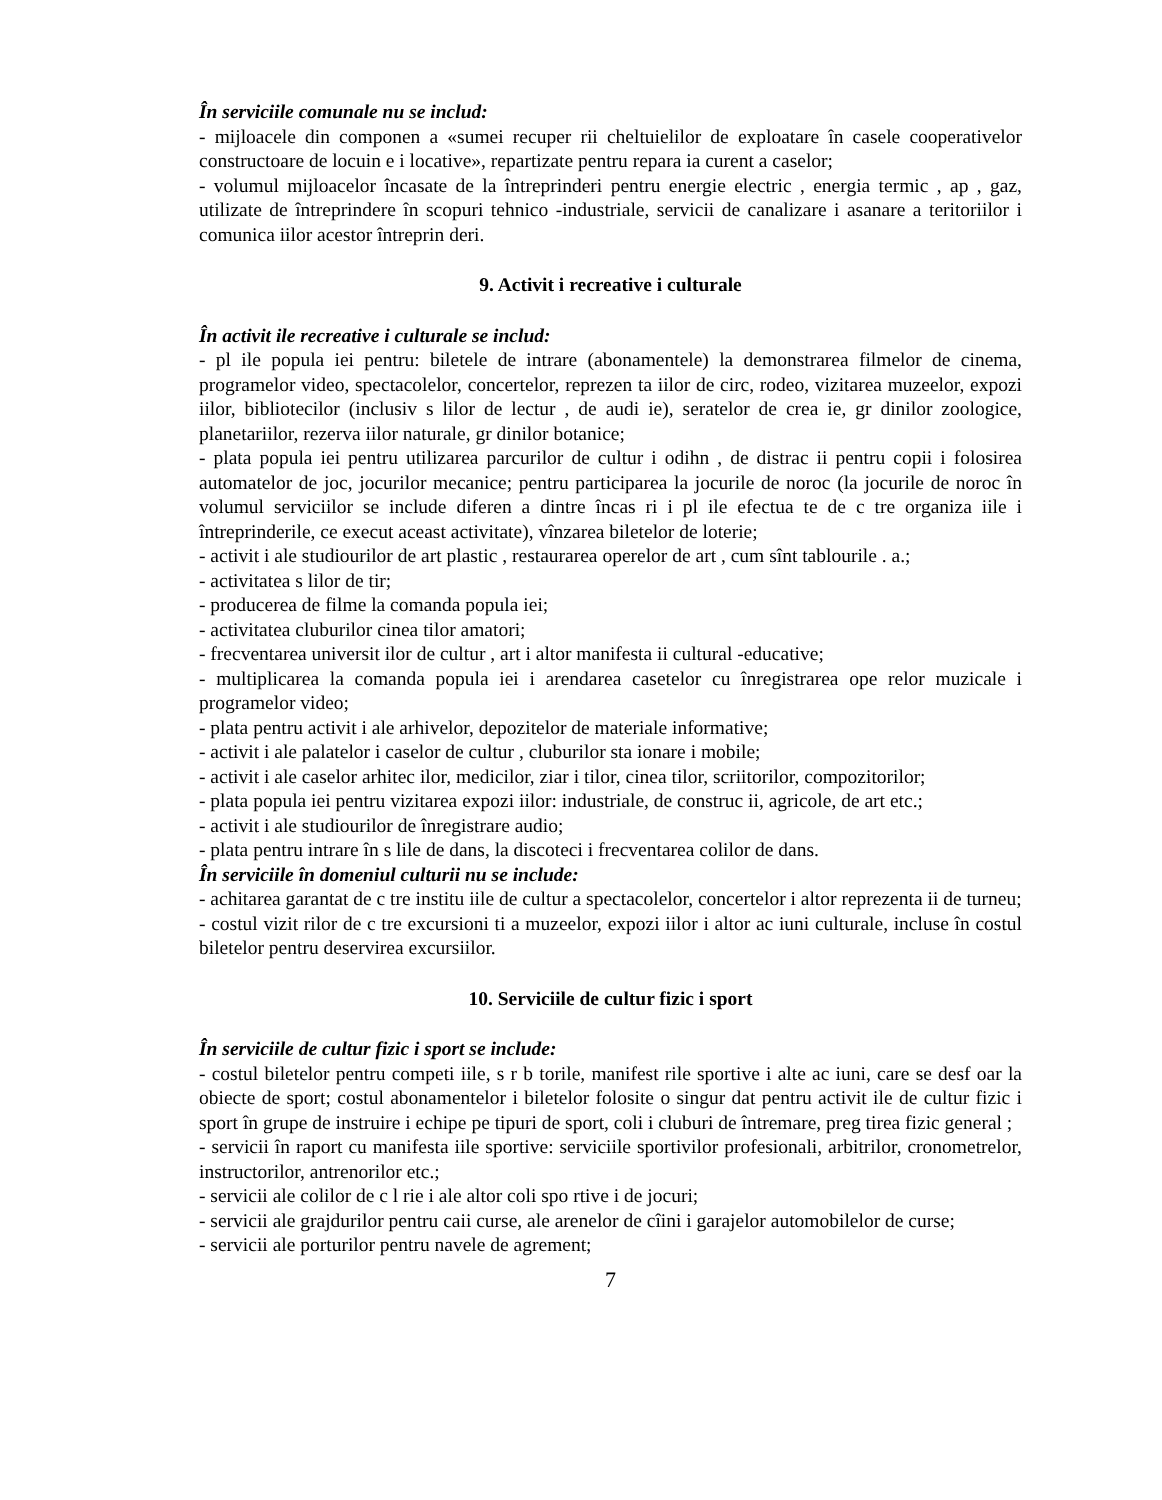În serviciile comunale nu se includ:
- mijloacele din componen a «sumei recuper rii cheltuielilor de exploatare în casele cooperativelor constructoare de locuin e i locative», repartizate pentru repara ia curent a caselor;
- volumul mijloacelor încasate de la întreprinderi pentru energie electric , energia termic , ap , gaz, utilizate de întreprindere în scopuri tehnico -industriale, servicii de canalizare i asanare a teritoriilor i comunica iilor acestor întreprin deri.
9. Activit i recreative i culturale
În activit ile recreative i culturale se includ:
- pl ile popula iei pentru: biletele de intrare (abonamentele) la demonstrarea filmelor de cinema, programelor video, spectacolelor, concertelor, reprezen ta iilor de circ, rodeo, vizitarea muzeelor, expozi iilor, bibliotecilor (inclusiv s lilor de lectur , de audi ie), seratelor de crea ie, gr dinilor zoologice, planetariilor, rezerva iilor naturale, gr dinilor botanice;
- plata popula iei pentru utilizarea parcurilor de cultur i odihn , de distrac ii pentru copii i folosirea automatelor de joc, jocurilor mecanice; pentru participarea la jocurile de noroc (la jocurile de noroc în volumul serviciilor se include diferen a dintre încas ri i pl ile efectua te de c tre organiza iile i întreprinderile, ce execut aceast activitate), vînzarea biletelor de loterie;
- activit i ale studiourilor de art plastic , restaurarea operelor de art , cum sînt tablourile . a.;
- activitatea s lilor de tir;
- producerea de filme la comanda popula iei;
- activitatea cluburilor cinea tilor amatori;
- frecventarea universit ilor de cultur , art i altor manifesta ii cultural -educative;
- multiplicarea la comanda popula iei i arendarea casetelor cu înregistrarea ope relor muzicale i programelor video;
- plata pentru activit i ale arhivelor, depozitelor de materiale informative;
- activit i ale palatelor i caselor de cultur , cluburilor sta ionare i mobile;
- activit i ale caselor arhitec ilor, medicilor, ziar i tilor, cinea tilor, scriitorilor, compozitorilor;
- plata popula iei pentru vizitarea expozi iilor: industriale, de construc ii, agricole, de art etc.;
- activit i ale studiourilor de înregistrare audio;
- plata pentru intrare în s lile de dans, la discoteci i frecventarea colilor de dans.
În serviciile în domeniul culturii nu se include:
- achitarea garantat de c tre institu iile de cultur a spectacolelor, concertelor i altor reprezenta ii de turneu;
- costul vizit rilor de c tre excursioni ti a muzeelor, expozi iilor i altor ac iuni culturale, incluse în costul biletelor pentru deservirea excursiilor.
10. Serviciile de cultur fizic i sport
În serviciile de cultur fizic i sport se include:
- costul biletelor pentru competi iile, s r b torile, manifest rile sportive i alte ac iuni, care se desf oar la obiecte de sport; costul abonamentelor i biletelor folosite o singur dat pentru activit ile de cultur fizic i sport în grupe de instruire i echipe pe tipuri de sport, coli i cluburi de întremare, preg tirea fizic general ;
- servicii în raport cu manifesta iile sportive: serviciile sportivilor profesionali, arbitrilor, cronometrelor, instructorilor, antrenorilor etc.;
- servicii ale colilor de c l rie i ale altor coli spo rtive i de jocuri;
- servicii ale grajdurilor pentru caii curse, ale arenelor de cîini i garajelor automobilelor de curse;
- servicii ale porturilor pentru navele de agrement;
7